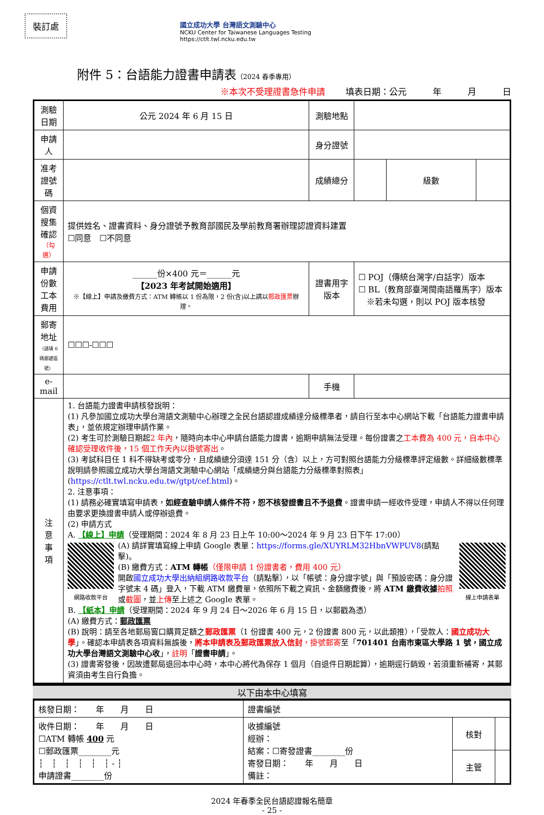裝訂處
國立成功大學 台灣語文測驗中心
NCKU Center for Taiwanese Languages Testing
https://ctlt.twl.ncku.edu.tw
附件 5：台語能力證書申請表（2024 春季專用）
※本次不受理證書急件申請 填表日期：公元　　　年　　　月　　　日
| 測驗日期 | 公元 2024 年 6 月 15 日 | 測驗地點 | | | |
| 申請人 | | 身分證號 | | | |
| 准考證號碼 | | 成績總分 | | 級數 | |
| 個資搜集確認 （勾選） | 提供姓名、證書資料、身分證號予教育部國民及學前教育署辦理認證資料建置 ☐同意 ☐不同意 | | | | |
| 申請份數 工本費用 | ______份×400 元＝______元 【2023 年考試開始適用】 ※【線上】申請及繳費方式：ATM 轉帳以 1 份為限，2 份(含)以上請以 郵政匯票 辦理。 | 證書用字 版本 | ☐ POJ（傳統台灣字/白話字）版本 ☐ BL（教育部臺灣閩南語羅馬字）版本 ※若未勾選，則以 POJ 版本核發 | | |
| 郵寄地址 （請填 6 碼郵遞區號） | ☐☐☐-☐☐☐ | | | | |
| e-mail | | 手機 | | | |
| 注 意 事 項 | 1. 台語能力證書申請核發說明： (1) 凡參加國立成功大學台灣語文測驗中心辦理之全民台語認證成績達分級標準者，請自行至本中心網站下載「台語能力證書申請表」，並依規定辦理申請作業。 (2) 考生可於測驗日期起 2 年內 ，隨時向本中心申請台語能力證書，逾期申請無法受理。每份證書之 工本費為 400 元，自本中心確認受理收件後，15 個工作天內以掛號寄出 。 (3) 考試科目任 1 科不得缺考或零分，且成績總分須達 151 分（含）以上，方可對照台語能力分級標準評定級數。詳細級數標準說明請參照國立成功大學台灣語文測驗中心網站「成績總分與台語能力分級標準對照表」( https://ctlt.twl.ncku.edu.tw/gtpt/cef.html )。 2. 注意事項： (1) 請務必確實填寫申請表， 如經查驗申請人條件不符，恕不核發證書且不予退費 。證書申請一經收件受理，申請人不得以任何理由要求更換證書申請人或停辦退費。 (2) 申請方式 A. 【線上】申請 （受理期間：2024 年 8 月 23 日上午 10:00～2024 年 9 月 23 日下午 17:00） 網路收款平台 (A) 請詳實填寫線上申請 Google 表單： https://forms.gle/XUYRLM32HbnVWPUV8 (請點擊)。 (B) 繳費方式： ATM 轉帳 （僅限申請 1 份證書者，費用 400 元） 開啟 國立成功大學出納組網路收款平台 （請點擊），以「帳號：身分證字號」與「預設密碼：身分證字號末 4 碼」登入，下載 ATM 繳費單，依照所下載之資訊、金額繳費後，將 ATM 繳費收據 拍照 或 截圖 ，並 上傳 至上述之 Google 表單。 線上申請表單 B. 【紙本】申請 （受理期間：2024 年 9 月 24 日～2026 年 6 月 15 日，以郵戳為憑） (A) 繳費方式： 郵政匯票 (B) 說明：請至各地郵局窗口購買足額之 郵政匯票 （1 份證書 400 元，2 份證書 800 元，以此類推），「受款人： 國立成功大學 」。確認本申請表各項資料無誤後， 將本申請表及郵政匯票放入信封 ，掛號郵寄 至「 701401 台南市東區大學路 1 號，國立成功大學台灣語文測驗中心收 」， 註明 「 證書申請 」。 (3) 證書寄發後，因故遭郵局退回本中心時，本中心將代為保存 1 個月（自退件日期起算），逾期逕行銷毀，若須重新補寄，其郵資須由考生自行負擔。 | | | | |
以下由本中心填寫
| 核發日期： 年 月 日 | 證書編號 | | |
| 收件日期： 年 月 日 ☐ATM 轉帳 400 元 ☐郵政匯票________元 ┆ ┆ ┆ ┆ ┆ ┆ - ┆ 申請證書________份 | 收據編號 經辦： 結案：☐寄發證書________份 寄發日期： 年 月 日 備註： | 核對 | |
| | | 主管 | |
2024 年春季全民台語認證報名簡章
- 25 -